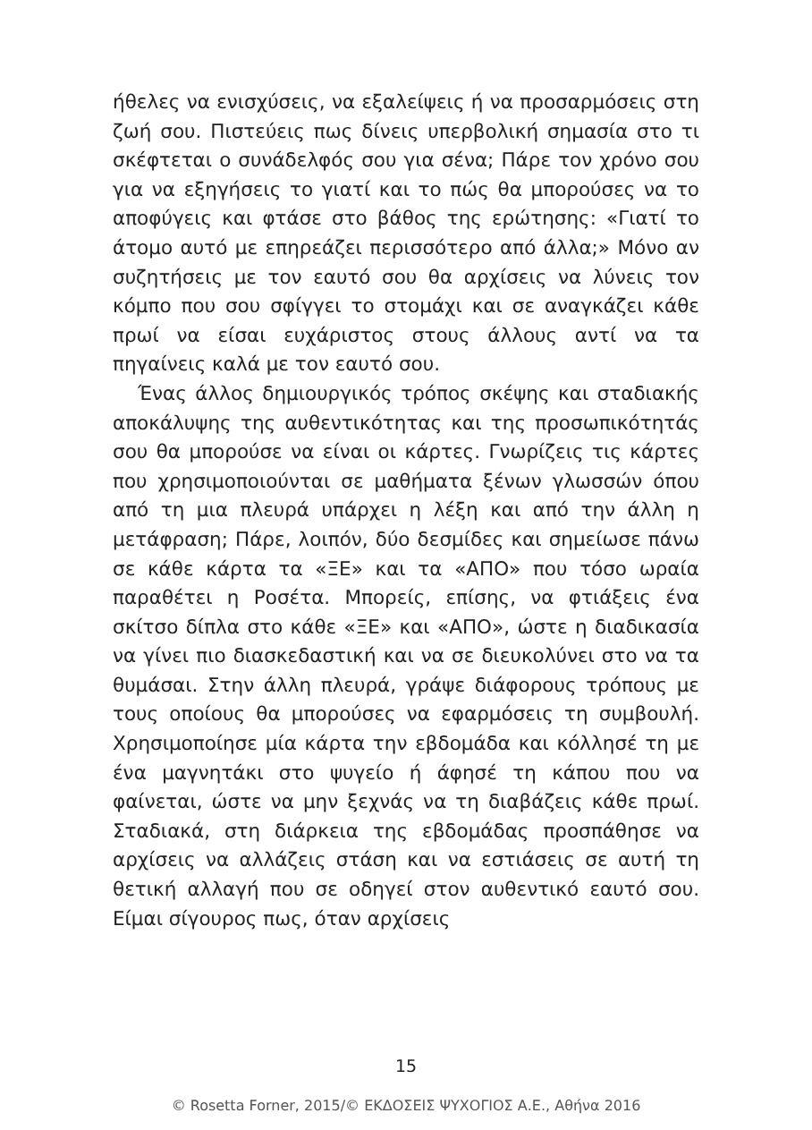ήθελες να ενισχύσεις, να εξαλείψεις ή να προσαρμόσεις στη ζωή σου. Πιστεύεις πως δίνεις υπερβολική σημασία στο τι σκέφτεται ο συνάδελφός σου για σένα; Πάρε τον χρόνο σου για να εξηγήσεις το γιατί και το πώς θα μπορούσες να το αποφύγεις και φτάσε στο βάθος της ερώτησης: «Γιατί το άτομο αυτό με επηρεάζει περισσότερο από άλλα;» Μόνο αν συζητήσεις με τον εαυτό σου θα αρχίσεις να λύνεις τον κόμπο που σου σφίγγει το στομάχι και σε αναγκάζει κάθε πρωί να είσαι ευχάριστος στους άλλους αντί να τα πηγαίνεις καλά με τον εαυτό σου.
Ένας άλλος δημιουργικός τρόπος σκέψης και σταδιακής αποκάλυψης της αυθεντικότητας και της προσωπικότητάς σου θα μπορούσε να είναι οι κάρτες. Γνωρίζεις τις κάρτες που χρησιμοποιούνται σε μαθήματα ξένων γλωσσών όπου από τη μια πλευρά υπάρχει η λέξη και από την άλλη η μετάφραση; Πάρε, λοιπόν, δύο δεσμίδες και σημείωσε πάνω σε κάθε κάρτα τα «ΞΕ» και τα «ΑΠΟ» που τόσο ωραία παραθέτει η Ροσέτα. Μπορείς, επίσης, να φτιάξεις ένα σκίτσο δίπλα στο κάθε «ΞΕ» και «ΑΠΟ», ώστε η διαδικασία να γίνει πιο διασκεδαστική και να σε διευκολύνει στο να τα θυμάσαι. Στην άλλη πλευρά, γράψε διάφορους τρόπους με τους οποίους θα μπορούσες να εφαρμόσεις τη συμβουλή. Χρησιμοποίησε μία κάρτα την εβδομάδα και κόλλησέ τη με ένα μαγνητάκι στο ψυγείο ή άφησέ τη κάπου που να φαίνεται, ώστε να μην ξεχνάς να τη διαβάζεις κάθε πρωί. Σταδιακά, στη διάρκεια της εβδομάδας προσπάθησε να αρχίσεις να αλλάζεις στάση και να εστιάσεις σε αυτή τη θετική αλλαγή που σε οδηγεί στον αυθεντικό εαυτό σου. Είμαι σίγουρος πως, όταν αρχίσεις
15
© Rosetta Forner, 2015/© ΕΚΔΟΣΕΙΣ ΨΥΧΟΓΙΟΣ Α.Ε., Αθήνα 2016